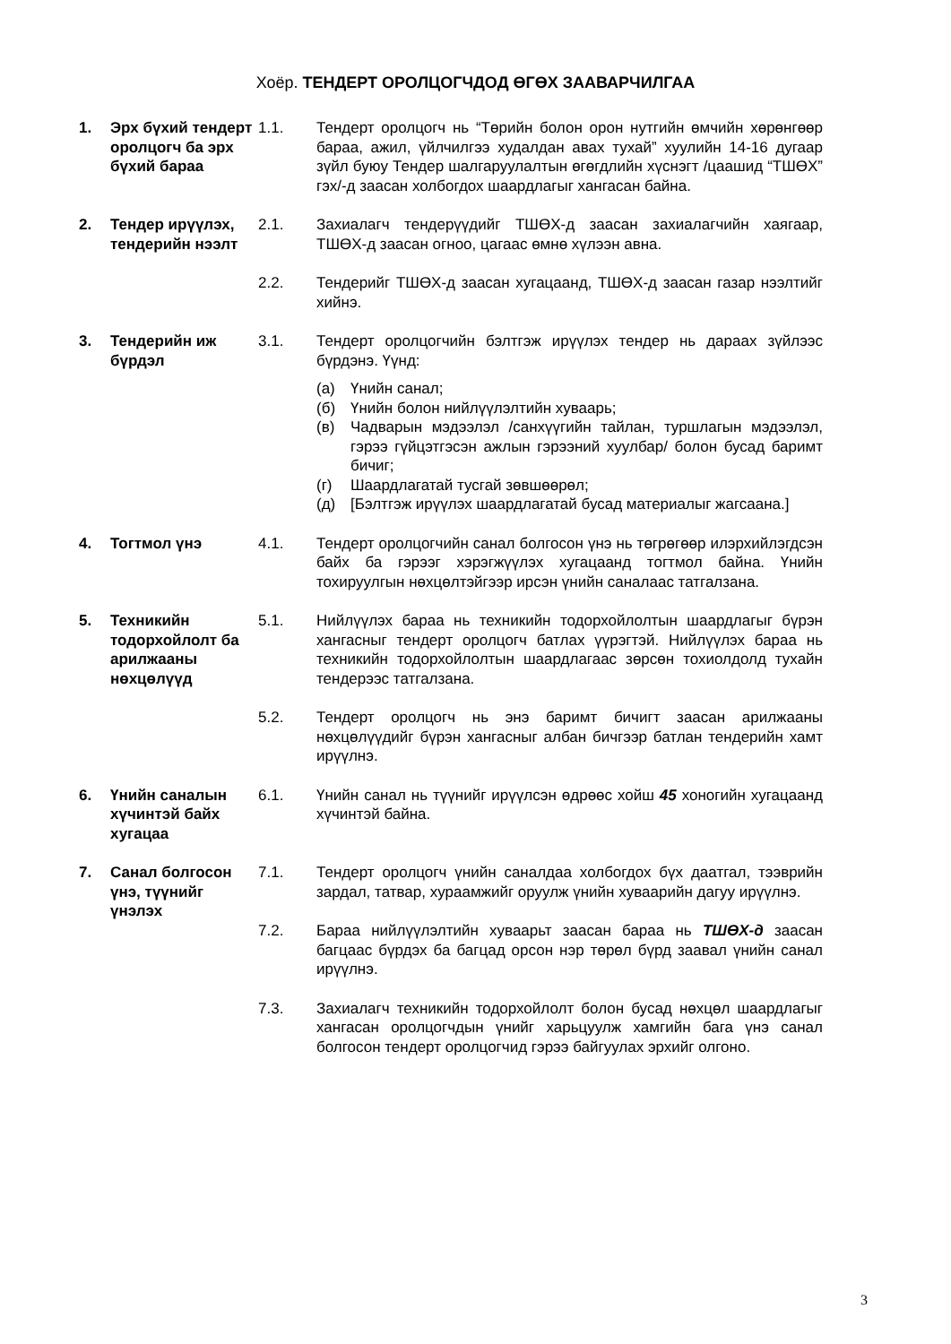Хоёр. ТЕНДЕРТ ОРОЛЦОГЧДОД ӨГӨХ ЗААВАРЧИЛГАА
1. Эрх бүхий тендерт оролцогч ба эрх бүхий бараа
1.1. Тендерт оролцогч нь “Төрийн болон орон нутгийн өмчийн хөрөнгөөр бараа, ажил, үйлчилгээ худалдан авах тухай” хуулийн 14-16 дугаар зүйл буюу Тендер шалгаруулалтын өгөгдлийн хүснэгт /цаашид “ТШӨХ” гэх/-д заасан холбогдох шаардлагыг хангасан байна.
2. Тендер ирүүлэх, тендерийн нээлт
2.1. Захиалагч тендерүүдийг ТШӨХ-д заасан захиалагчийн хаягаар, ТШӨХ-д заасан огноо, цагаас өмнө хүлээн авна.
2.2. Тендерийг ТШӨХ-д заасан хугацаанд, ТШӨХ-д заасан газар нээлтийг хийнэ.
3. Тендерийн иж бүрдэл
3.1. Тендерт оролцогчийн бэлтгэж ирүүлэх тендер нь дараах зүйлээс бүрдэнэ. Үүнд:
(а) Үнийн санал;
(б) Үнийн болон нийлүүлэлтийн хуваарь;
(в) Чадварын мэдээлэл /санхүүгийн тайлан, туршлагын мэдээлэл, гэрээ гүйцэтгэсэн ажлын гэрээний хуулбар/ болон бусад баримт бичиг;
(г) Шаардлагатай тусгай зөвшөөрөл;
(д) [Бэлтгэж ирүүлэх шаардлагатай бусад материалыг жагсаана.]
4. Тогтмол үнэ 4.1. Тендерт оролцогчийн санал болгосон үнэ нь төгрөгөөр илэрхийлэгдсэн байх ба гэрээг хэрэгжүүлэх хугацаанд тогтмол байна. Үнийн тохируулгын нөхцөлтэйгээр ирсэн үнийн саналаас татгалзана.
5. Техникийн тодорхойлолт ба арилжааны нөхцөлүүд
5.1. Нийлүүлэх бараа нь техникийн тодорхойлолтын шаардлагыг бүрэн хангасныг тендерт оролцогч батлах үүрэгтэй. Нийлүүлэх бараа нь техникийн тодорхойлолтын шаардлагаас зөрсөн тохиолдолд тухайн тендерээс татгалзана.
5.2. Тендерт оролцогч нь энэ баримт бичигт заасан арилжааны нөхцөлүүдийг бүрэн хангасныг албан бичгээр батлан тендерийн хамт ирүүлнэ.
6. Үнийн саналын хүчинтэй байх хугацаа
6.1. Үнийн санал нь түүнийг ирүүлсэн өдрөөс хойш 45 хоногийн хугацаанд хүчинтэй байна.
7. Санал болгосон үнэ, түүнийг үнэлэх
7.1. Тендерт оролцогч үнийн саналдаа холбогдох бүх даатгал, тээврийн зардал, татвар, хураамжийг оруулж үнийн хуваарийн дагуу ирүүлнэ.
7.2. Бараа нийлүүлэлтийн хуваарьт заасан бараа нь ТШӨХ-д заасан багцаас бүрдэх ба багцад орсон нэр төрөл бүрд заавал үнийн санал ирүүлнэ.
7.3. Захиалагч техникийн тодорхойлолт болон бусад нөхцөл шаардлагыг хангасан оролцогчдын үнийг харьцуулж хамгийн бага үнэ санал болгосон тендерт оролцогчид гэрээ байгуулах эрхийг олгоно.
3